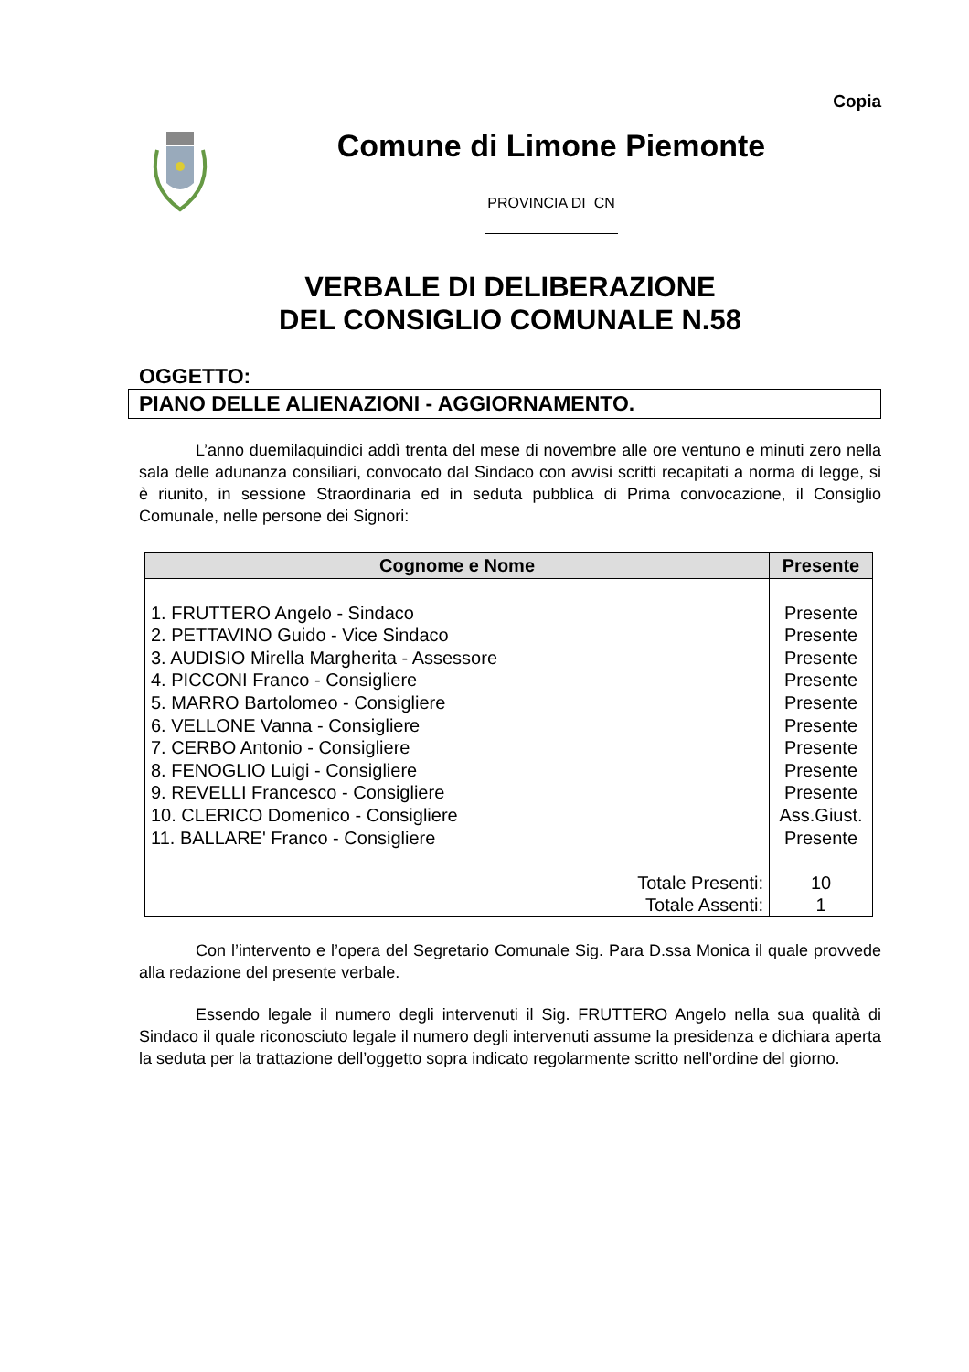Copia
Comune di Limone Piemonte
PROVINCIA DI CN
VERBALE DI DELIBERAZIONE
DEL CONSIGLIO COMUNALE N.58
OGGETTO:
PIANO DELLE ALIENAZIONI - AGGIORNAMENTO.
L’anno duemilaquindici addì trenta del mese di novembre alle ore ventuno e minuti zero nella sala delle adunanza consiliari, convocato dal Sindaco con avvisi scritti recapitati a norma di legge, si è riunito, in sessione Straordinaria ed in seduta pubblica di Prima convocazione, il Consiglio Comunale, nelle persone dei Signori:
| Cognome e Nome | Presente |
| --- | --- |
| 1. FRUTTERO Angelo - Sindaco | Presente |
| 2. PETTAVINO Guido - Vice Sindaco | Presente |
| 3. AUDISIO Mirella Margherita - Assessore | Presente |
| 4. PICCONI Franco - Consigliere | Presente |
| 5. MARRO Bartolomeo - Consigliere | Presente |
| 6. VELLONE Vanna - Consigliere | Presente |
| 7. CERBO Antonio - Consigliere | Presente |
| 8. FENOGLIO Luigi - Consigliere | Presente |
| 9. REVELLI Francesco - Consigliere | Presente |
| 10. CLERICO Domenico - Consigliere | Ass.Giust. |
| 11. BALLARE' Franco - Consigliere | Presente |
| Totale Presenti: | 10 |
| Totale Assenti: | 1 |
Con l’intervento e l’opera del Segretario Comunale Sig. Para D.ssa Monica il quale provvede alla redazione del presente verbale.
Essendo legale il numero degli intervenuti il Sig. FRUTTERO Angelo nella sua qualità di Sindaco il quale riconosciuto legale il numero degli intervenuti assume la presidenza e dichiara aperta la seduta per la trattazione dell’oggetto sopra indicato regolarmente scritto nell’ordine del giorno.